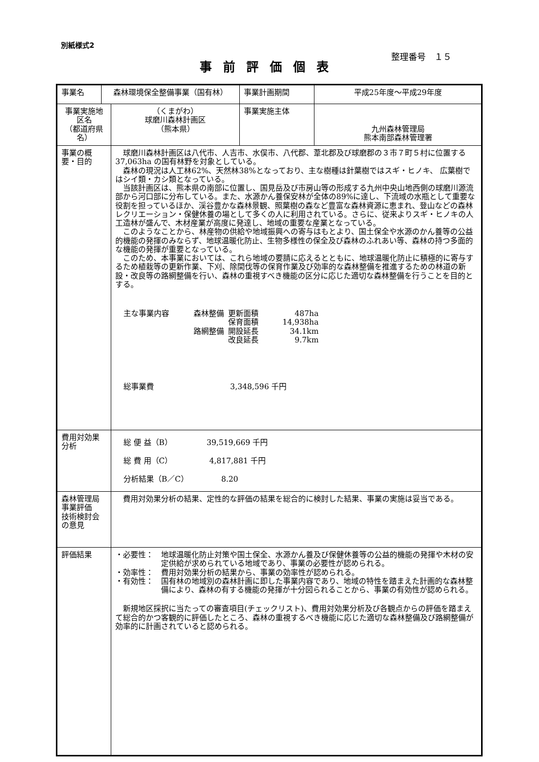別紙様式2
整理番号　１５
事前評価個表
| 事業名 | 森林環境保全整備事業（国有林） | | 事業計画期間 | 平成25年度～平成29年度 |
| 事業実施地区名 （都道府県名） | | （くまがわ） 球磨川森林計画区 （熊本県） | 事業実施主体 | 九州森林管理局 熊本南部森林管理署 |
| 事業の概要・目的 | | 球磨川森林計画区は八代市、人吉市、水俣市、八代郡、葦北郡及び球磨郡の３市７町５村に位置する 37,063ha の国有林野を対象としている。 森林の現況は人工林62%、天然林38%となっており、主な樹種は針葉樹ではスギ・ヒノキ、 広葉樹ではシイ類・カシ類となっている。 当該計画区は、熊本県の南部に位置し、国見岳及び市房山等の形成する九州中央山地西側の球磨川源流部から河口部に分布している。また、水源かん養保安林が全体の89%に達し、下流域の水瓶として重要な役割を担っているほか、渓谷豊かな森林景観、照葉樹の森など豊富な森林資源に恵まれ、登山などの森林レクリエーション・保健休養の場として多くの人に利用されている。さらに、従来よりスギ・ヒノキの人工造林が盛んで、木材産業が高度に発達し、地域の重要な産業となっている。 このようなことから、林産物の供給や地域振興への寄与はもとより、国土保全や水源のかん養等の公益的機能の発揮のみならず、地球温暖化防止、生物多様性の保全及び森林のふれあい等、森林の持つ多面的な機能の発揮が重要となっている。 このため、本事業においては、これら地域の要請に応えるとともに、地球温暖化防止に積極的に寄与するため植栽等の更新作業、下刈、除間伐等の保育作業及び効率的な森林整備を推進するための林道の新設・改良等の路網整備を行い、森林の重視すべき機能の区分に応じた適切な森林整備を行うことを目的とする。 / 主な事業内容 / 森林整備 / 更新面積 / 487ha / / / / 保育面積 / 14,938ha / / / 路網整備 / 開設延長 / 34.1km / / / / 改良延長 / 9.7km / 総事業費 3,348,596 千円 | | |
| 費用対効果分析 | | 総 便 益（B） 39,519,669 千円 総 費 用（C） 4,817,881 千円 分析結果（B／C） 8.20 | | |
| 森林管理局事業評価 技術検討会の意見 | | 費用対効果分析の結果、定性的な評価の結果を総合的に検討した結果、事業の実施は妥当である。 | | |
| 評価結果 | | ・必要性： 地球温暖化防止対策や国土保全、水源かん養及び保健休養等の公益的機能の発揮や木材の安定供給が求められている地域であり、事業の必要性が認められる。 ・効率性： 費用対効果分析の結果から、事業の効率性が認められる。 ・有効性： 国有林の地域別の森林計画に即した事業内容であり、地域の特性を踏まえた計画的な森林整備により、森林の有する機能の発揮が十分図られることから、事業の有効性が認められる。 新規地区採択に当たっての審査項目(チェックリスト)、費用対効果分析及び各観点からの評価を踏まえて総合的かつ客観的に評価したところ、森林の重視するべき機能に応じた適切な森林整備及び路網整備が効率的に計画されていると認められる。 | | |